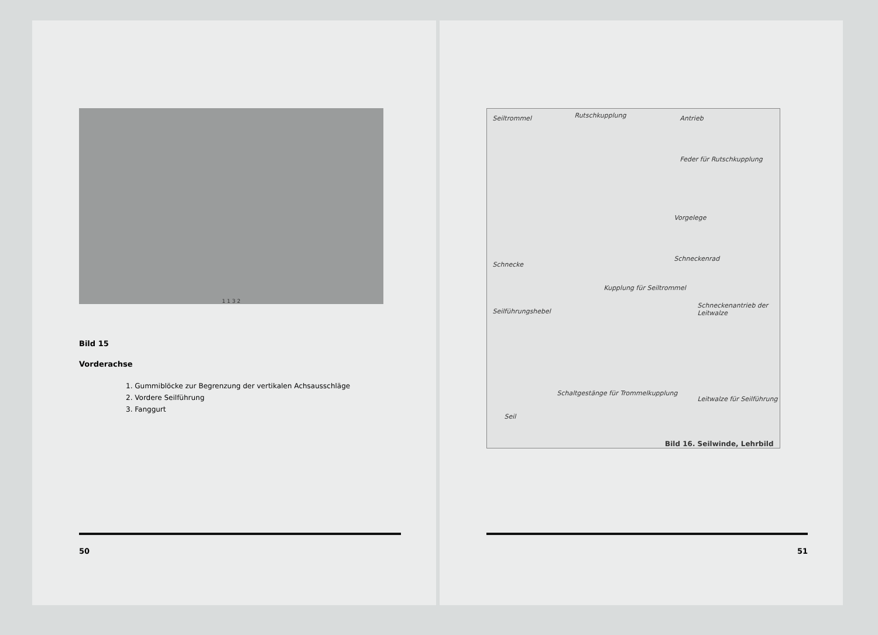1 1 3 2
Bild 15
Vorderachse
1. Gummiblöcke zur Begrenzung der vertikalen Achsausschläge
2. Vordere Seilführung
3. Fanggurt
50
Seiltrommel Rutschkupplung Antrieb
Feder für Rutschkupplung
Vorgelege
Schneckenrad
Kupplung für Seiltrommel
Schneckenantrieb der Leitwalze
Schnecke
Seilführungshebel
Schaltgestänge für Trommelkupplung
Seil
Leitwalze für Seilführung
Bild 16. Seilwinde, Lehrbild
51